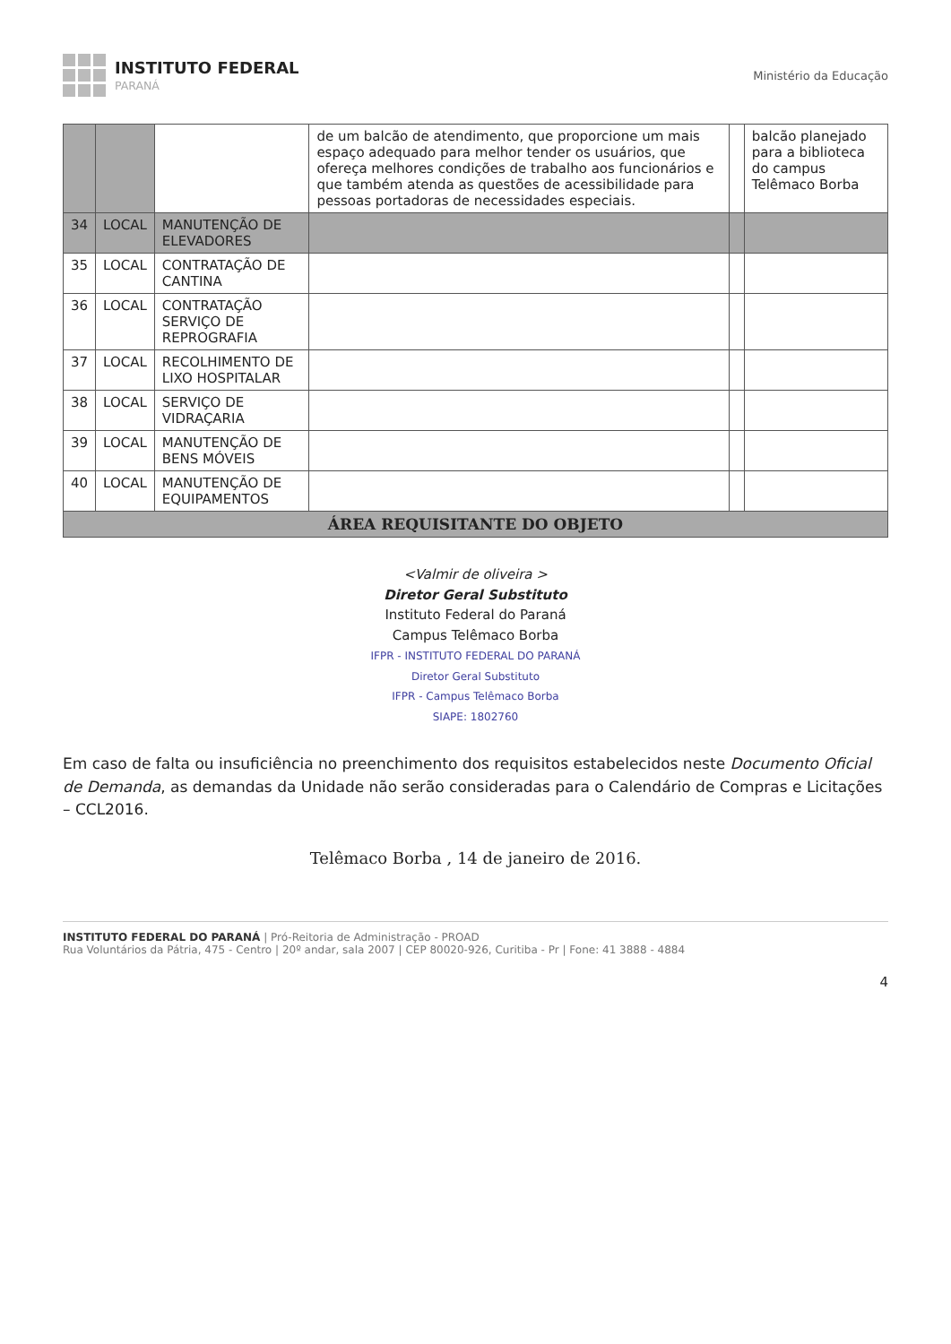INSTITUTO FEDERAL
PARANÁ
Ministério da Educação
| | | | de um balcão de atendimento, que proporcione um mais espaço adequado para melhor tender os usuários, que ofereça melhores condições de trabalho aos funcionários e que também atenda as questões de acessibilidade para pessoas portadoras de necessidades especiais. | | balcão planejado para a biblioteca do campus Telêmaco Borba |
| 34 | LOCAL | MANUTENÇÃO DE ELEVADORES | | | |
| 35 | LOCAL | CONTRATAÇÃO DE CANTINA | | | |
| 36 | LOCAL | CONTRATAÇÃO SERVIÇO DE REPROGRAFIA | | | |
| 37 | LOCAL | RECOLHIMENTO DE LIXO HOSPITALAR | | | |
| 38 | LOCAL | SERVIÇO DE VIDRAÇARIA | | | |
| 39 | LOCAL | MANUTENÇÃO DE BENS MÓVEIS | | | |
| 40 | LOCAL | MANUTENÇÃO DE EQUIPAMENTOS | | | |
| ÁREA REQUISITANTE DO OBJETO | | | | | |
<Valmir de oliveira >
Diretor Geral Substituto
Instituto Federal do Paraná
Campus Telêmaco Borba
IFPR - INSTITUTO FEDERAL DO PARANÁ
Diretor Geral Substituto
IFPR - Campus Telêmaco Borba
SIAPE: 1802760
Em caso de falta ou insuficiência no preenchimento dos requisitos estabelecidos neste Documento Oficial de Demanda, as demandas da Unidade não serão consideradas para o Calendário de Compras e Licitações – CCL2016.
Telêmaco Borba , 14 de janeiro de 2016.
INSTITUTO FEDERAL DO PARANÁ | Pró-Reitoria de Administração - PROAD
Rua Voluntários da Pátria, 475 - Centro | 20º andar, sala 2007 | CEP 80020-926, Curitiba - Pr | Fone: 41 3888 - 4884
4